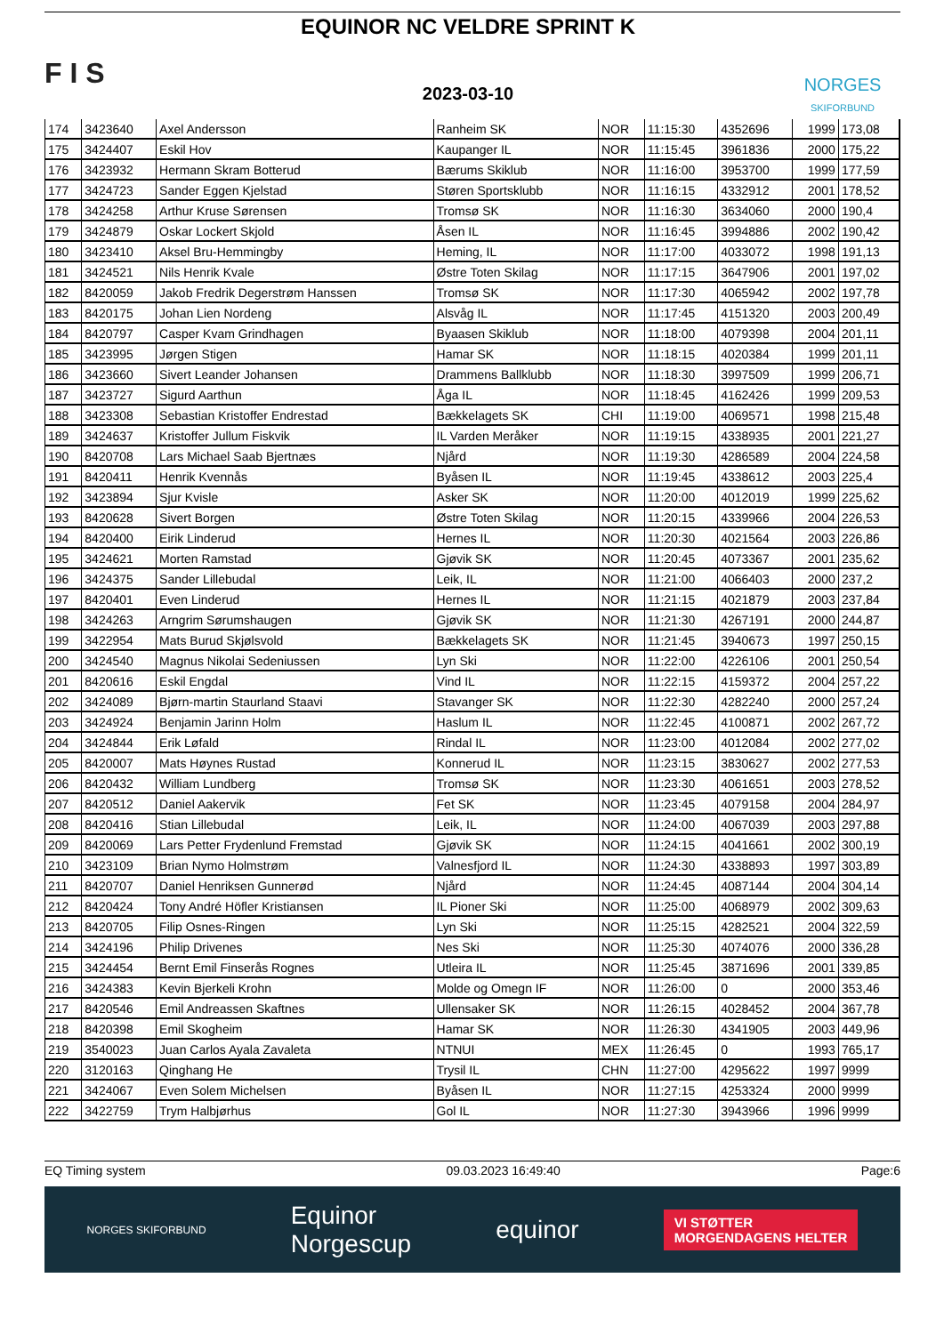F I S
EQUINOR NC VELDRE SPRINT K
2023-03-10
NORGES
SKIFORBUND
| 174 | 3423640 | Axel Andersson | Ranheim SK | NOR | 11:15:30 | 4352696 | 1999 | 173,08 |
| 175 | 3424407 | Eskil Hov | Kaupanger IL | NOR | 11:15:45 | 3961836 | 2000 | 175,22 |
| 176 | 3423932 | Hermann Skram Botterud | Bærums Skiklub | NOR | 11:16:00 | 3953700 | 1999 | 177,59 |
| 177 | 3424723 | Sander Eggen Kjelstad | Støren Sportsklubb | NOR | 11:16:15 | 4332912 | 2001 | 178,52 |
| 178 | 3424258 | Arthur Kruse Sørensen | Tromsø SK | NOR | 11:16:30 | 3634060 | 2000 | 190,4 |
| 179 | 3424879 | Oskar Lockert Skjold | Åsen IL | NOR | 11:16:45 | 3994886 | 2002 | 190,42 |
| 180 | 3423410 | Aksel Bru-Hemmingby | Heming, IL | NOR | 11:17:00 | 4033072 | 1998 | 191,13 |
| 181 | 3424521 | Nils Henrik Kvale | Østre Toten Skilag | NOR | 11:17:15 | 3647906 | 2001 | 197,02 |
| 182 | 8420059 | Jakob Fredrik Degerstrøm Hanssen | Tromsø SK | NOR | 11:17:30 | 4065942 | 2002 | 197,78 |
| 183 | 8420175 | Johan Lien Nordeng | Alsvåg IL | NOR | 11:17:45 | 4151320 | 2003 | 200,49 |
| 184 | 8420797 | Casper Kvam Grindhagen | Byaasen Skiklub | NOR | 11:18:00 | 4079398 | 2004 | 201,11 |
| 185 | 3423995 | Jørgen Stigen | Hamar SK | NOR | 11:18:15 | 4020384 | 1999 | 201,11 |
| 186 | 3423660 | Sivert Leander Johansen | Drammens Ballklubb | NOR | 11:18:30 | 3997509 | 1999 | 206,71 |
| 187 | 3423727 | Sigurd Aarthun | Åga IL | NOR | 11:18:45 | 4162426 | 1999 | 209,53 |
| 188 | 3423308 | Sebastian Kristoffer Endrestad | Bækkelagets SK | CHI | 11:19:00 | 4069571 | 1998 | 215,48 |
| 189 | 3424637 | Kristoffer Jullum Fiskvik | IL Varden Meråker | NOR | 11:19:15 | 4338935 | 2001 | 221,27 |
| 190 | 8420708 | Lars Michael Saab Bjertnæs | Njård | NOR | 11:19:30 | 4286589 | 2004 | 224,58 |
| 191 | 8420411 | Henrik Kvennås | Byåsen IL | NOR | 11:19:45 | 4338612 | 2003 | 225,4 |
| 192 | 3423894 | Sjur Kvisle | Asker SK | NOR | 11:20:00 | 4012019 | 1999 | 225,62 |
| 193 | 8420628 | Sivert Borgen | Østre Toten Skilag | NOR | 11:20:15 | 4339966 | 2004 | 226,53 |
| 194 | 8420400 | Eirik Linderud | Hernes IL | NOR | 11:20:30 | 4021564 | 2003 | 226,86 |
| 195 | 3424621 | Morten Ramstad | Gjøvik SK | NOR | 11:20:45 | 4073367 | 2001 | 235,62 |
| 196 | 3424375 | Sander Lillebudal | Leik, IL | NOR | 11:21:00 | 4066403 | 2000 | 237,2 |
| 197 | 8420401 | Even Linderud | Hernes IL | NOR | 11:21:15 | 4021879 | 2003 | 237,84 |
| 198 | 3424263 | Arngrim Sørumshaugen | Gjøvik SK | NOR | 11:21:30 | 4267191 | 2000 | 244,87 |
| 199 | 3422954 | Mats Burud Skjølsvold | Bækkelagets SK | NOR | 11:21:45 | 3940673 | 1997 | 250,15 |
| 200 | 3424540 | Magnus Nikolai Sedeniussen | Lyn Ski | NOR | 11:22:00 | 4226106 | 2001 | 250,54 |
| 201 | 8420616 | Eskil Engdal | Vind IL | NOR | 11:22:15 | 4159372 | 2004 | 257,22 |
| 202 | 3424089 | Bjørn-martin Staurland Staavi | Stavanger SK | NOR | 11:22:30 | 4282240 | 2000 | 257,24 |
| 203 | 3424924 | Benjamin Jarinn Holm | Haslum IL | NOR | 11:22:45 | 4100871 | 2002 | 267,72 |
| 204 | 3424844 | Erik Løfald | Rindal IL | NOR | 11:23:00 | 4012084 | 2002 | 277,02 |
| 205 | 8420007 | Mats Høynes Rustad | Konnerud IL | NOR | 11:23:15 | 3830627 | 2002 | 277,53 |
| 206 | 8420432 | William Lundberg | Tromsø SK | NOR | 11:23:30 | 4061651 | 2003 | 278,52 |
| 207 | 8420512 | Daniel Aakervik | Fet SK | NOR | 11:23:45 | 4079158 | 2004 | 284,97 |
| 208 | 8420416 | Stian Lillebudal | Leik, IL | NOR | 11:24:00 | 4067039 | 2003 | 297,88 |
| 209 | 8420069 | Lars Petter Frydenlund Fremstad | Gjøvik SK | NOR | 11:24:15 | 4041661 | 2002 | 300,19 |
| 210 | 3423109 | Brian Nymo Holmstrøm | Valnesfjord IL | NOR | 11:24:30 | 4338893 | 1997 | 303,89 |
| 211 | 8420707 | Daniel Henriksen Gunnerød | Njård | NOR | 11:24:45 | 4087144 | 2004 | 304,14 |
| 212 | 8420424 | Tony André Höfler Kristiansen | IL Pioner Ski | NOR | 11:25:00 | 4068979 | 2002 | 309,63 |
| 213 | 8420705 | Filip Osnes-Ringen | Lyn Ski | NOR | 11:25:15 | 4282521 | 2004 | 322,59 |
| 214 | 3424196 | Philip Drivenes | Nes Ski | NOR | 11:25:30 | 4074076 | 2000 | 336,28 |
| 215 | 3424454 | Bernt Emil Finserås Rognes | Utleira IL | NOR | 11:25:45 | 3871696 | 2001 | 339,85 |
| 216 | 3424383 | Kevin Bjerkeli Krohn | Molde og Omegn IF | NOR | 11:26:00 | 0 | 2000 | 353,46 |
| 217 | 8420546 | Emil Andreassen Skaftnes | Ullensaker SK | NOR | 11:26:15 | 4028452 | 2004 | 367,78 |
| 218 | 8420398 | Emil Skogheim | Hamar SK | NOR | 11:26:30 | 4341905 | 2003 | 449,96 |
| 219 | 3540023 | Juan Carlos Ayala Zavaleta | NTNUI | MEX | 11:26:45 | 0 | 1993 | 765,17 |
| 220 | 3120163 | Qinghang He | Trysil IL | CHN | 11:27:00 | 4295622 | 1997 | 9999 |
| 221 | 3424067 | Even Solem Michelsen | Byåsen IL | NOR | 11:27:15 | 4253324 | 2000 | 9999 |
| 222 | 3422759 | Trym Halbjørhus | Gol IL | NOR | 11:27:30 | 3943966 | 1996 | 9999 |
EQ Timing system 09.03.2023 16:49:40 Page:6
NORGES SKIFORBUND Equinor
Norgescup equinor VI STØTTER
MORGENDAGENS HELTER